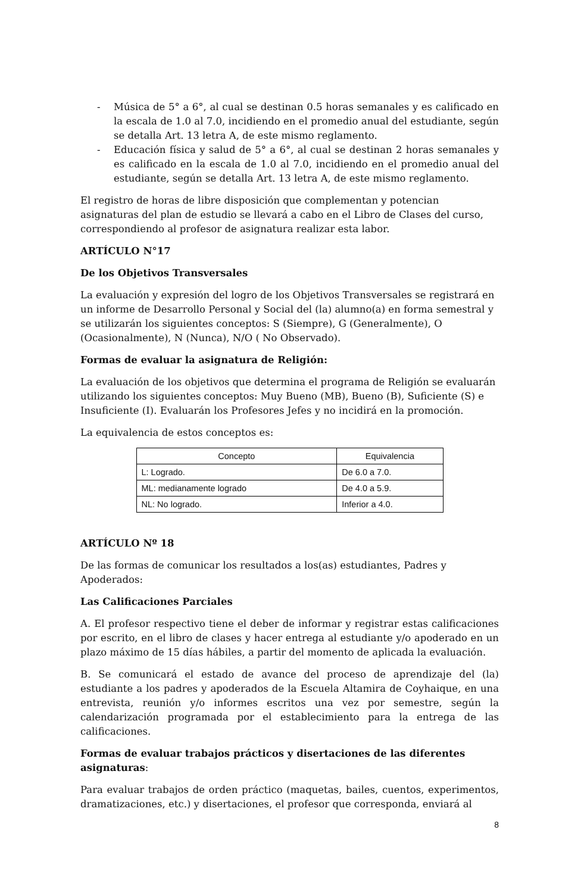- Música de 5° a 6°, al cual se destinan 0.5 horas semanales y es calificado en la escala de 1.0 al 7.0, incidiendo en el promedio anual del estudiante, según se detalla Art. 13 letra A, de este mismo reglamento.
- Educación física y salud de 5° a 6°, al cual se destinan 2 horas semanales y es calificado en la escala de 1.0 al 7.0, incidiendo en el promedio anual del estudiante, según se detalla Art. 13 letra A, de este mismo reglamento.
El registro de horas de libre disposición que complementan y potencian asignaturas del plan de estudio se llevará a cabo en el Libro de Clases del curso, correspondiendo al profesor de asignatura realizar esta labor.
ARTÍCULO N°17
De los Objetivos Transversales
La evaluación y expresión del logro de los Objetivos Transversales se registrará en un informe de Desarrollo Personal y Social del (la) alumno(a) en forma semestral y se utilizarán los siguientes conceptos: S (Siempre), G (Generalmente), O (Ocasionalmente), N (Nunca), N/O ( No Observado).
Formas de evaluar la asignatura de Religión:
La evaluación de los objetivos que determina el programa de Religión se evaluarán utilizando los siguientes conceptos: Muy Bueno (MB), Bueno (B), Suficiente (S) e Insuficiente (I). Evaluarán los Profesores Jefes y no incidirá en la promoción.
La equivalencia de estos conceptos es:
| Concepto | Equivalencia |
| --- | --- |
| L: Logrado. | De 6.0 a 7.0. |
| ML: medianamente logrado | De 4.0 a 5.9. |
| NL: No logrado. | Inferior a 4.0. |
ARTÍCULO Nº 18
De las formas de comunicar los resultados a los(as) estudiantes, Padres y Apoderados:
Las Calificaciones Parciales
A. El profesor respectivo tiene el deber de informar y registrar estas calificaciones por escrito, en el libro de clases y hacer entrega al estudiante y/o apoderado en un plazo máximo de 15 días hábiles, a partir del momento de aplicada la evaluación.
B. Se comunicará el estado de avance del proceso de aprendizaje del (la) estudiante a los padres y apoderados de la Escuela Altamira de Coyhaique, en una entrevista, reunión y/o informes escritos una vez por semestre, según la calendarización programada por el establecimiento para la entrega de las calificaciones.
Formas de evaluar trabajos prácticos y disertaciones de las diferentes asignaturas:
Para evaluar trabajos de orden práctico (maquetas, bailes, cuentos, experimentos, dramatizaciones, etc.) y disertaciones, el profesor que corresponda, enviará al
8